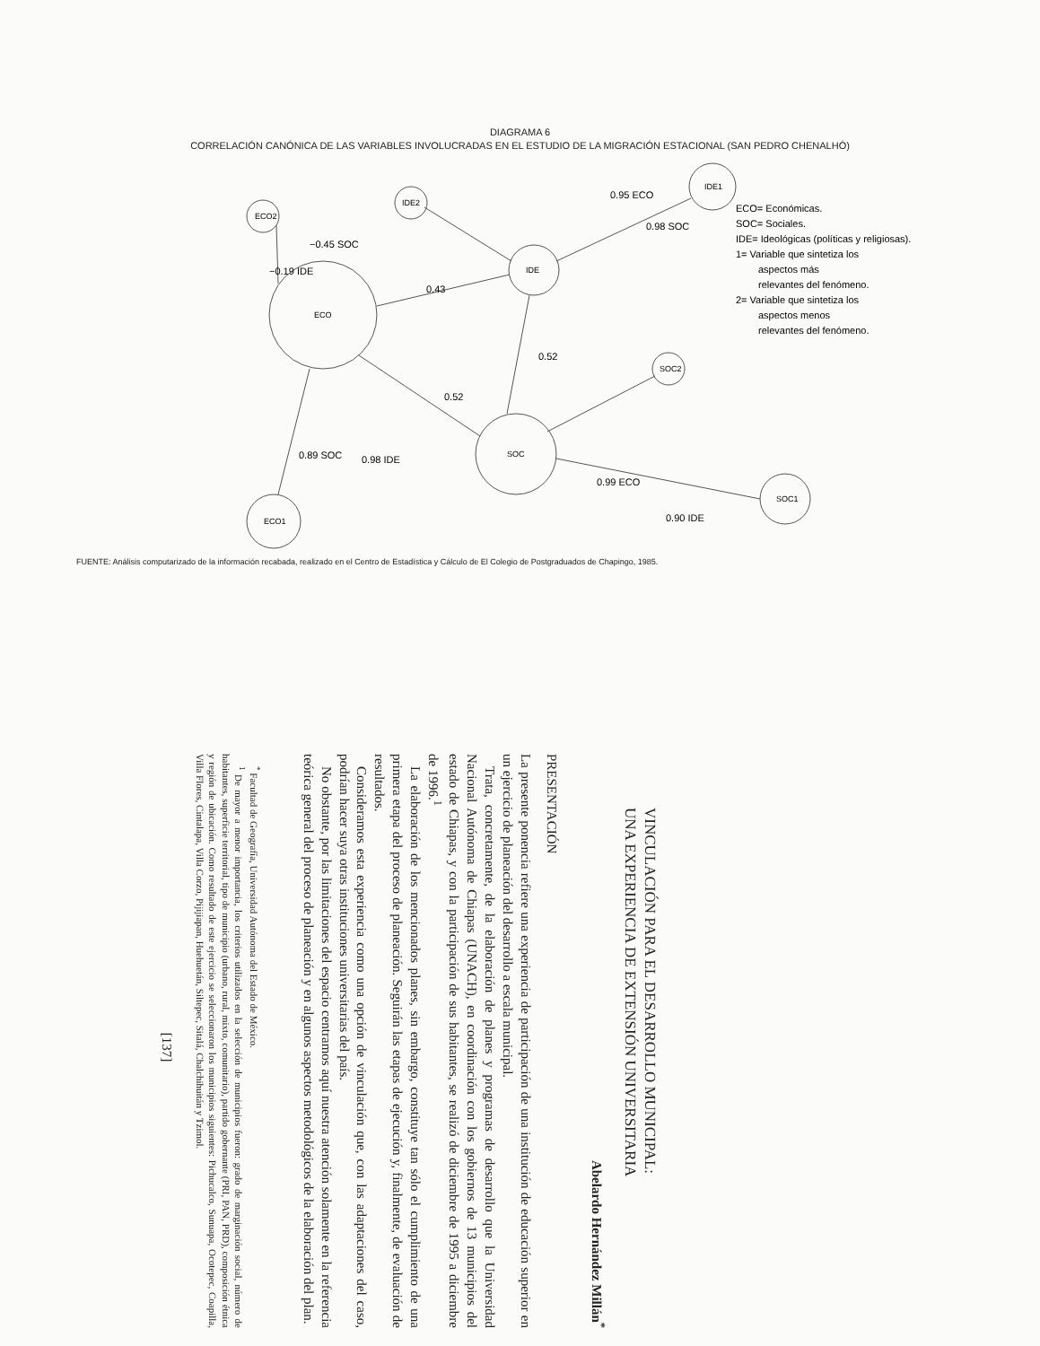DIAGRAMA 6
CORRELACIÓN CANÓNICA DE LAS VARIABLES INVOLUCRADAS EN EL ESTUDIO DE LA MIGRACIÓN ESTACIONAL (SAN PEDRO CHENALHÓ)
ECO2
IDE2
IDE1
IDE
ECO
SOC2
SOC
SOC1
ECO1
−0.45 SOC
−0.19 IDE
0.95 ECO
0.98 SOC
0.43
0.52
0.52
0.89 SOC
0.98 IDE
0.99 ECO
0.90 IDE
ECO= Económicas.
SOC= Sociales.
IDE= Ideológicas (políticas y religiosas).
1= Variable que sintetiza los
aspectos más
relevantes del fenómeno.
2= Variable que sintetiza los
aspectos menos
relevantes del fenómeno.
FUENTE: Análisis computarizado de la información recabada, realizado en el Centro de Estadística y Cálculo de El Colegio de Postgraduados de Chapingo, 1985.
VINCULACIÓN PARA EL DESARROLLO MUNICIPAL:
UNA EXPERIENCIA DE EXTENSIÓN UNIVERSITARIA
Abelardo Hernández Millán<sup>*</sup>
PRESENTACIÓN
La presente ponencia refiere una experiencia de participación de una institución de educación superior en un ejercicio de planeación del desarrollo a escala municipal.
Trata, concretamente, de la elaboración de planes y programas de desarrollo que la Universidad Nacional Autónoma de Chiapas (UNACH), en coordinación con los gobiernos de 13 municipios del estado de Chiapas, y con la participación de sus habitantes, se realizó de diciembre de 1995 a diciembre de 1996.<sup>1</sup>
La elaboración de los mencionados planes, sin embargo, constituye tan sólo el cumplimiento de una primera etapa del proceso de planeación. Seguirán las etapas de ejecución y, finalmente, de evaluación de resultados.
Consideramos esta experiencia como una opción de vinculación que, con las adaptaciones del caso, podrían hacer suya otras instituciones universitarias del país.
No obstante, por las limitaciones del espacio centramos aquí nuestra atención solamente en la referencia teórica general del proceso de planeación y en algunos aspectos metodológicos de la elaboración del plan.
<sup>*</sup> Facultad de Geografía, Universidad Autónoma del Estado de México.
<sup>1</sup> De mayor a menor importancia, los criterios utilizados en la selección de municipios fueron: grado de marginación social, número de habitantes, superficie territorial, tipo de municipio (urbano, rural, mixto, comunitario), partido gobernante (PRI, PAN, PRD), composición étnica y región de ubicación. Como resultado de este ejercicio se seleccionaron los municipios siguientes: Pichucalco, Sunuapa, Ocotepec, Coapilla, Villa Flores, Cintalapa, Villa Corzo, Pijijiapan, Huehuetán, Siltepec, Sitalá, Chalchihuitán y Tzimol.
[137]